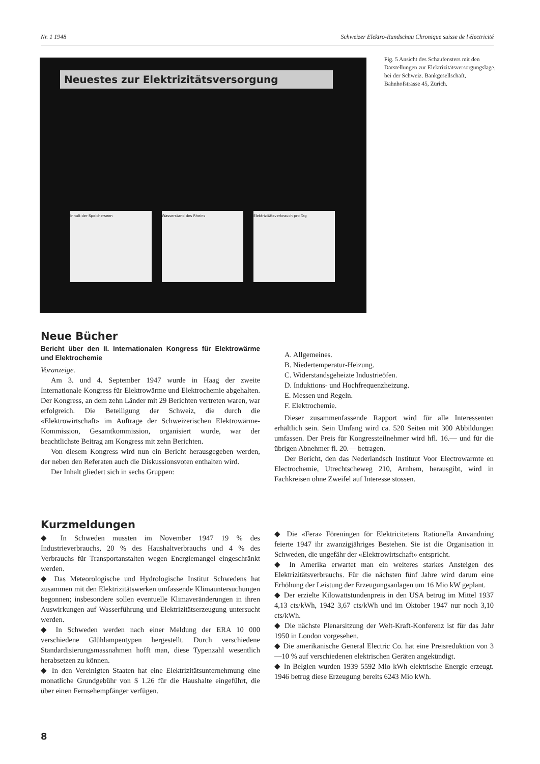Nr. 1 1948 Schweizer Elektro-Rundschau Chronique suisse de l'électricité
Neuestes zur Elektrizitätsversorgung
Inhalt der Speicherseen Wasserstand des Rheins Elektrizitätsverbrauch pro Tag
Fig. 5 Ansicht des Schaufensters mit den Darstellungen zur Elektrizitätsversorgungslage, bei der Schweiz. Bankgesellschaft, Bahnhofstrasse 45, Zürich.
Neue Bücher
Bericht über den II. Internationalen Kongress für Elektrowärme und Elektrochemie
Voranzeige.
Am 3. und 4. September 1947 wurde in Haag der zweite Internationale Kongress für Elektrowärme und Elektrochemie abgehalten. Der Kongress, an dem zehn Länder mit 29 Berichten vertreten waren, war erfolgreich. Die Beteiligung der Schweiz, die durch die «Elektrowirtschaft» im Auftrage der Schweizerischen Elektrowärme-Kommission, Gesamtkommission, organisiert wurde, war der beachtlichste Beitrag am Kongress mit zehn Berichten.
Von diesem Kongress wird nun ein Bericht herausgegeben werden, der neben den Referaten auch die Diskussionsvoten enthalten wird.
Der Inhalt gliedert sich in sechs Gruppen:
A. Allgemeines.
B. Niedertemperatur-Heizung.
C. Widerstandsgeheizte Industrieöfen.
D. Induktions- und Hochfrequenzheizung.
E. Messen und Regeln.
F. Elektrochemie.
Dieser zusammenfassende Rapport wird für alle Interessenten erhältlich sein. Sein Umfang wird ca. 520 Seiten mit 300 Abbildungen umfassen. Der Preis für Kongressteilnehmer wird hfl. 16.— und für die übrigen Abnehmer fl. 20.— betragen.
Der Bericht, den das Nederlandsch Instituut Voor Electrowarmte en Electrochemie, Utrechtscheweg 210, Arnhem, herausgibt, wird in Fachkreisen ohne Zweifel auf Interesse stossen.
Kurzmeldungen
◆ In Schweden mussten im November 1947 19 % des Industrieverbrauchs, 20 % des Haushaltverbrauchs und 4 % des Verbrauchs für Transportanstalten wegen Energiemangel eingeschränkt werden.
◆ Das Meteorologische und Hydrologische Institut Schwedens hat zusammen mit den Elektrizitätswerken umfassende Klimauntersuchungen begonnen; insbesondere sollen eventuelle Klimaveränderungen in ihren Auswirkungen auf Wasserführung und Elektrizitätserzeugung untersucht werden.
◆ In Schweden werden nach einer Meldung der ERA 10 000 verschiedene Glühlampentypen hergestellt. Durch verschiedene Standardisierungsmassnahmen hofft man, diese Typenzahl wesentlich herabsetzen zu können.
◆ In den Vereinigten Staaten hat eine Elektrizitätsunternehmung eine monatliche Grundgebühr von $ 1.26 für die Haushalte eingeführt, die über einen Fernsehempfänger verfügen.
◆ Die «Fera» Föreningen för Elektricitetens Rationella Användning feierte 1947 ihr zwanzigjähriges Bestehen. Sie ist die Organisation in Schweden, die ungefähr der «Elektrowirtschaft» entspricht.
◆ In Amerika erwartet man ein weiteres starkes Ansteigen des Elektrizitätsverbrauchs. Für die nächsten fünf Jahre wird darum eine Erhöhung der Leistung der Erzeugungsanlagen um 16 Mio kW geplant.
◆ Der erzielte Kilowattstundenpreis in den USA betrug im Mittel 1937 4,13 cts/kWh, 1942 3,67 cts/kWh und im Oktober 1947 nur noch 3,10 cts/kWh.
◆ Die nächste Plenarsitzung der Welt-Kraft-Konferenz ist für das Jahr 1950 in London vorgesehen.
◆ Die amerikanische General Electric Co. hat eine Preisreduktion von 3—10 % auf verschiedenen elektrischen Geräten angekündigt.
◆ In Belgien wurden 1939 5592 Mio kWh elektrische Energie erzeugt. 1946 betrug diese Erzeugung bereits 6243 Mio kWh.
8